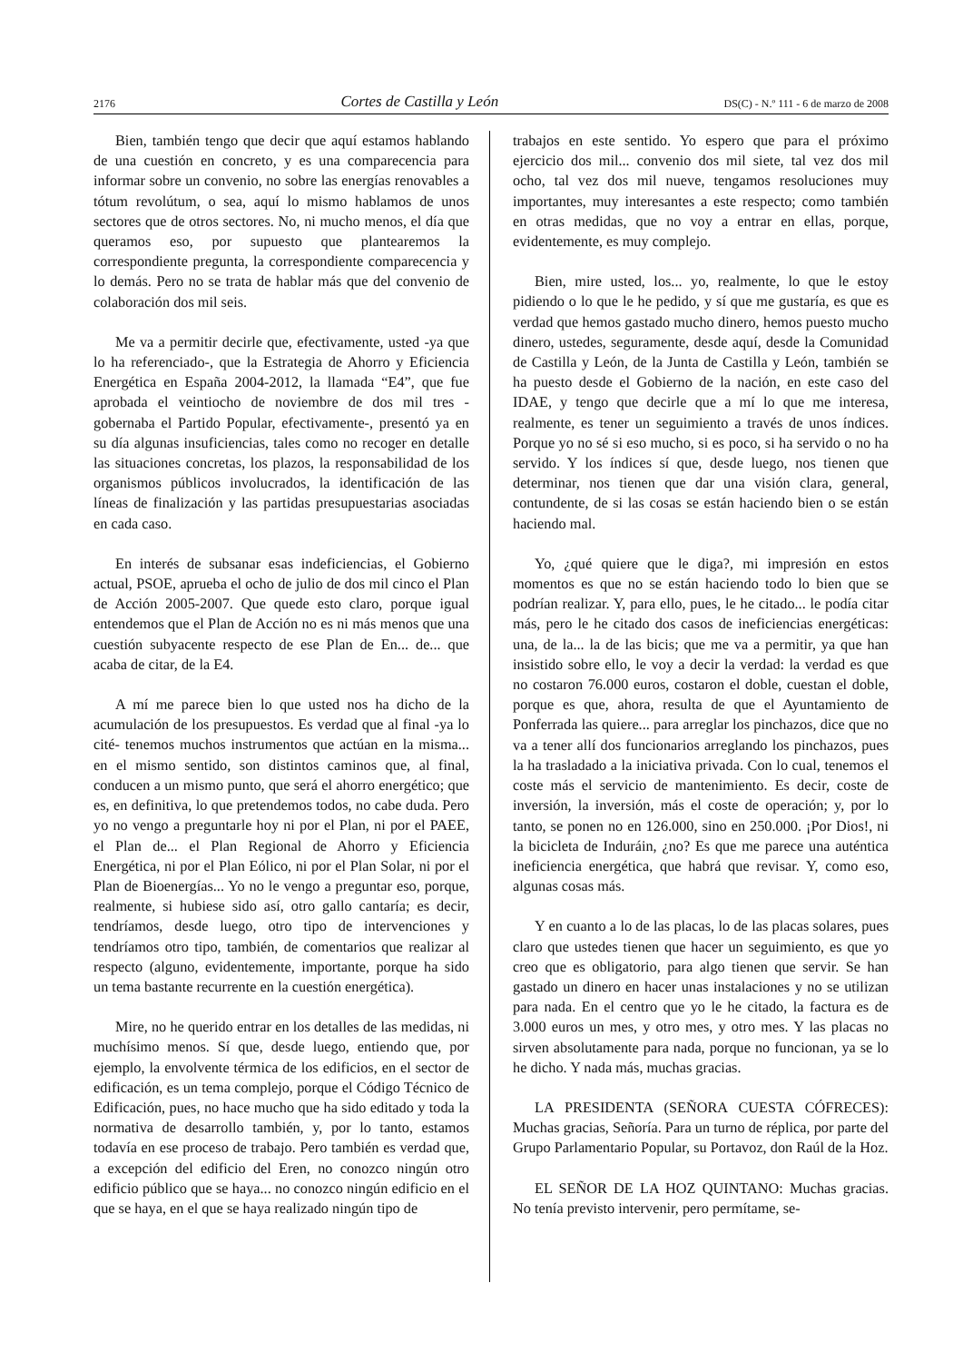2176 Cortes de Castilla y León DS(C) - N.º 111 - 6 de marzo de 2008
Bien, también tengo que decir que aquí estamos hablando de una cuestión en concreto, y es una comparecencia para informar sobre un convenio, no sobre las energías renovables a tótum revolútum, o sea, aquí lo mismo hablamos de unos sectores que de otros sectores. No, ni mucho menos, el día que queramos eso, por supuesto que plantearemos la correspondiente pregunta, la correspondiente comparecencia y lo demás. Pero no se trata de hablar más que del convenio de colaboración dos mil seis.
Me va a permitir decirle que, efectivamente, usted -ya que lo ha referenciado-, que la Estrategia de Ahorro y Eficiencia Energética en España 2004-2012, la llamada “E4”, que fue aprobada el veintiocho de noviembre de dos mil tres -gobernaba el Partido Popular, efectivamente-, presentó ya en su día algunas insuficiencias, tales como no recoger en detalle las situaciones concretas, los plazos, la responsabilidad de los organismos públicos involucrados, la identificación de las líneas de finalización y las partidas presupuestarias asociadas en cada caso.
En interés de subsanar esas indeficiencias, el Gobierno actual, PSOE, aprueba el ocho de julio de dos mil cinco el Plan de Acción 2005-2007. Que quede esto claro, porque igual entendemos que el Plan de Acción no es ni más menos que una cuestión subyacente respecto de ese Plan de En... de... que acaba de citar, de la E4.
A mí me parece bien lo que usted nos ha dicho de la acumulación de los presupuestos. Es verdad que al final -ya lo cité- tenemos muchos instrumentos que actúan en la misma... en el mismo sentido, son distintos caminos que, al final, conducen a un mismo punto, que será el ahorro energético; que es, en definitiva, lo que pretendemos todos, no cabe duda. Pero yo no vengo a preguntarle hoy ni por el Plan, ni por el PAEE, el Plan de... el Plan Regional de Ahorro y Eficiencia Energética, ni por el Plan Eólico, ni por el Plan Solar, ni por el Plan de Bioenergías... Yo no le vengo a preguntar eso, porque, realmente, si hubiese sido así, otro gallo cantaría; es decir, tendríamos, desde luego, otro tipo de intervenciones y tendríamos otro tipo, también, de comentarios que realizar al respecto (alguno, evidentemente, importante, porque ha sido un tema bastante recurrente en la cuestión energética).
Mire, no he querido entrar en los detalles de las medidas, ni muchísimo menos. Sí que, desde luego, entiendo que, por ejemplo, la envolvente térmica de los edificios, en el sector de edificación, es un tema complejo, porque el Código Técnico de Edificación, pues, no hace mucho que ha sido editado y toda la normativa de desarrollo también, y, por lo tanto, estamos todavía en ese proceso de trabajo. Pero también es verdad que, a excepción del edificio del Eren, no conozco ningún otro edificio público que se haya... no conozco ningún edificio en el que se haya, en el que se haya realizado ningún tipo de
trabajos en este sentido. Yo espero que para el próximo ejercicio dos mil... convenio dos mil siete, tal vez dos mil ocho, tal vez dos mil nueve, tengamos resoluciones muy importantes, muy interesantes a este respecto; como también en otras medidas, que no voy a entrar en ellas, porque, evidentemente, es muy complejo.
Bien, mire usted, los... yo, realmente, lo que le estoy pidiendo o lo que le he pedido, y sí que me gustaría, es que es verdad que hemos gastado mucho dinero, hemos puesto mucho dinero, ustedes, seguramente, desde aquí, desde la Comunidad de Castilla y León, de la Junta de Castilla y León, también se ha puesto desde el Gobierno de la nación, en este caso del IDAE, y tengo que decirle que a mí lo que me interesa, realmente, es tener un seguimiento a través de unos índices. Porque yo no sé si eso mucho, si es poco, si ha servido o no ha servido. Y los índices sí que, desde luego, nos tienen que determinar, nos tienen que dar una visión clara, general, contundente, de si las cosas se están haciendo bien o se están haciendo mal.
Yo, ¿qué quiere que le diga?, mi impresión en estos momentos es que no se están haciendo todo lo bien que se podrían realizar. Y, para ello, pues, le he citado... le podía citar más, pero le he citado dos casos de ineficiencias energéticas: una, de la... la de las bicis; que me va a permitir, ya que han insistido sobre ello, le voy a decir la verdad: la verdad es que no costaron 76.000 euros, costaron el doble, cuestan el doble, porque es que, ahora, resulta de que el Ayuntamiento de Ponferrada las quiere... para arreglar los pinchazos, dice que no va a tener allí dos funcionarios arreglando los pinchazos, pues la ha trasladado a la iniciativa privada. Con lo cual, tenemos el coste más el servicio de mantenimiento. Es decir, coste de inversión, la inversión, más el coste de operación; y, por lo tanto, se ponen no en 126.000, sino en 250.000. ¡Por Dios!, ni la bicicleta de Induráin, ¿no? Es que me parece una auténtica ineficiencia energética, que habrá que revisar. Y, como eso, algunas cosas más.
Y en cuanto a lo de las placas, lo de las placas solares, pues claro que ustedes tienen que hacer un seguimiento, es que yo creo que es obligatorio, para algo tienen que servir. Se han gastado un dinero en hacer unas instalaciones y no se utilizan para nada. En el centro que yo le he citado, la factura es de 3.000 euros un mes, y otro mes, y otro mes. Y las placas no sirven absolutamente para nada, porque no funcionan, ya se lo he dicho. Y nada más, muchas gracias.
LA PRESIDENTA (SEÑORA CUESTA CÓFRECES): Muchas gracias, Señoría. Para un turno de réplica, por parte del Grupo Parlamentario Popular, su Portavoz, don Raúl de la Hoz.
EL SEÑOR DE LA HOZ QUINTANO: Muchas gracias. No tenía previsto intervenir, pero permítame, se-